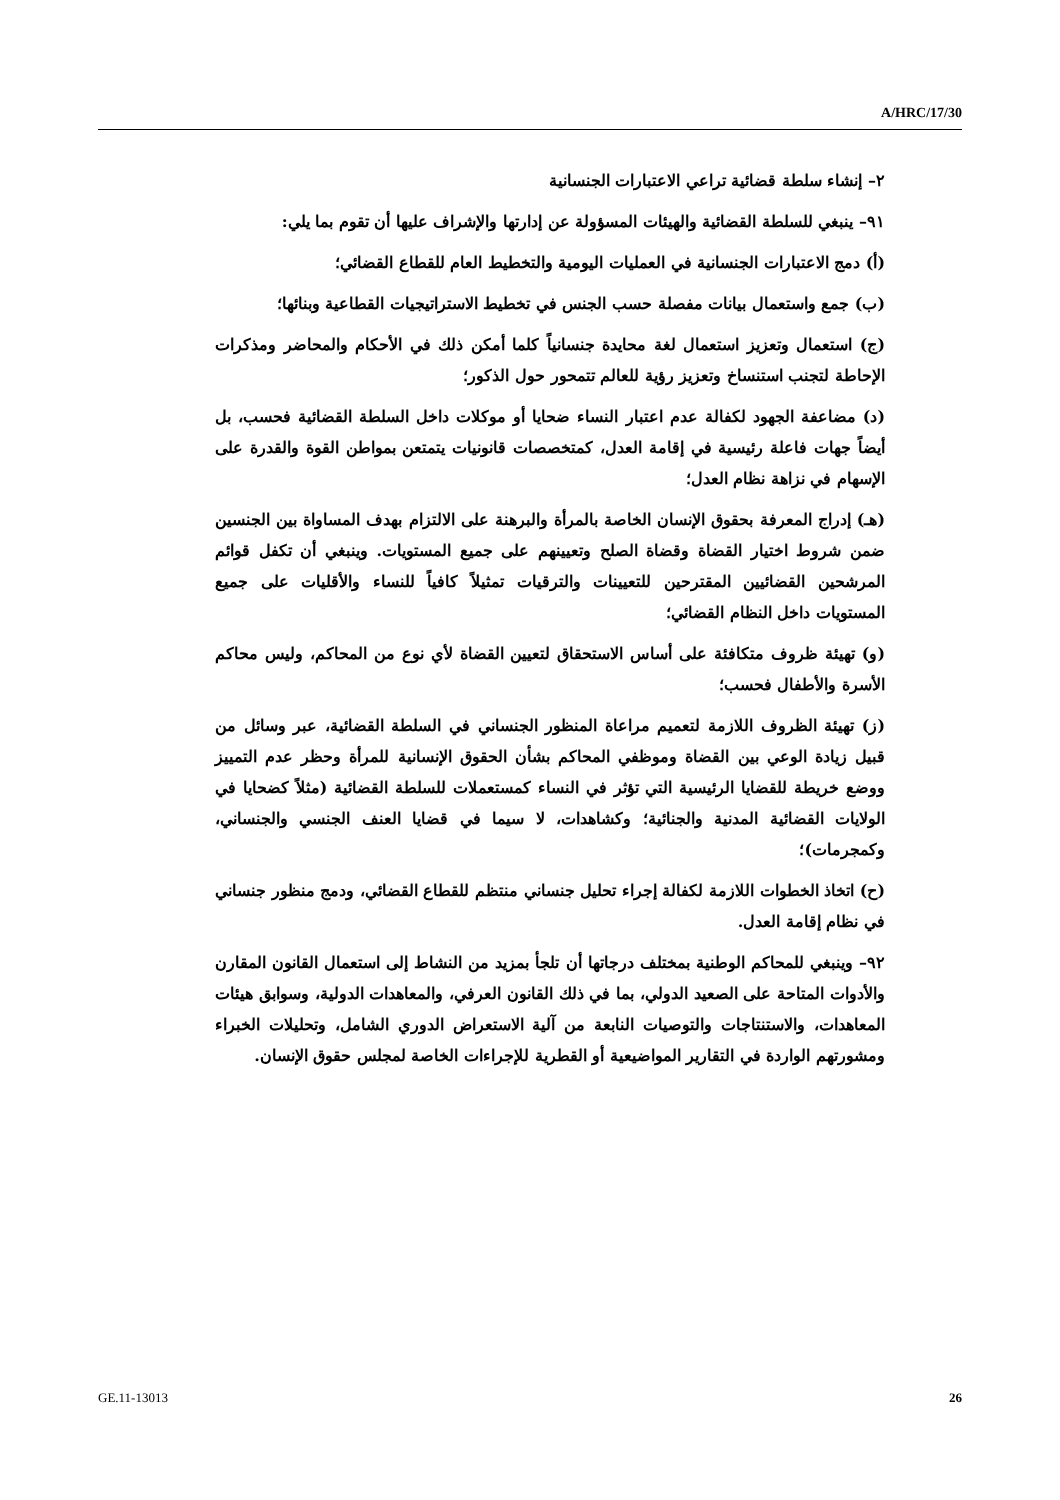A/HRC/17/30
٢– إنشاء سلطة قضائية تراعي الاعتبارات الجنسانية
٩١– ينبغي للسلطة القضائية والهيئات المسؤولة عن إدارتها والإشراف عليها أن تقوم بما يلي:
(أ) دمج الاعتبارات الجنسانية في العمليات اليومية والتخطيط العام للقطاع القضائي؛
(ب) جمع واستعمال بيانات مفصلة حسب الجنس في تخطيط الاستراتيجيات القطاعية وبنائها؛
(ج) استعمال وتعزيز استعمال لغة محايدة جنسانياً كلما أمكن ذلك في الأحكام والمحاضر ومذكرات الإحاطة لتجنب استنساخ وتعزيز رؤية للعالم تتمحور حول الذكور؛
(د) مضاعفة الجهود لكفالة عدم اعتبار النساء ضحايا أو موكلات داخل السلطة القضائية فحسب، بل أيضاً جهات فاعلة رئيسية في إقامة العدل، كمتخصصات قانونيات يتمتعن بمواطن القوة والقدرة على الإسهام في نزاهة نظام العدل؛
(هـ) إدراج المعرفة بحقوق الإنسان الخاصة بالمرأة والبرهنة على الالتزام بهدف المساواة بين الجنسين ضمن شروط اختيار القضاة وقضاة الصلح وتعيينهم على جميع المستويات. وينبغي أن تكفل قوائم المرشحين القضائيين المقترحين للتعيينات والترقيات تمثيلاً كافياً للنساء والأقليات على جميع المستويات داخل النظام القضائي؛
(و) تهيئة ظروف متكافئة على أساس الاستحقاق لتعيين القضاة لأي نوع من المحاكم، وليس محاكم الأسرة والأطفال فحسب؛
(ز) تهيئة الظروف اللازمة لتعميم مراعاة المنظور الجنساني في السلطة القضائية، عبر وسائل من قبيل زيادة الوعي بين القضاة وموظفي المحاكم بشأن الحقوق الإنسانية للمرأة وحظر عدم التمييز ووضع خريطة للقضايا الرئيسية التي تؤثر في النساء كمستعملات للسلطة القضائية (مثلاً كضحايا في الولايات القضائية المدنية والجنائية؛ وكشاهدات، لا سيما في قضايا العنف الجنسي والجنساني، وكمجرمات)؛
(ح) اتخاذ الخطوات اللازمة لكفالة إجراء تحليل جنساني منتظم للقطاع القضائي، ودمج منظور جنساني في نظام إقامة العدل.
٩٢– وينبغي للمحاكم الوطنية بمختلف درجاتها أن تلجأ بمزيد من النشاط إلى استعمال القانون المقارن والأدوات المتاحة على الصعيد الدولي، بما في ذلك القانون العرفي، والمعاهدات الدولية، وسوابق هيئات المعاهدات، والاستنتاجات والتوصيات النابعة من آلية الاستعراض الدوري الشامل، وتحليلات الخبراء ومشورتهم الواردة في التقارير المواضيعية أو القطرية للإجراءات الخاصة لمجلس حقوق الإنسان.
GE.11-13013 26